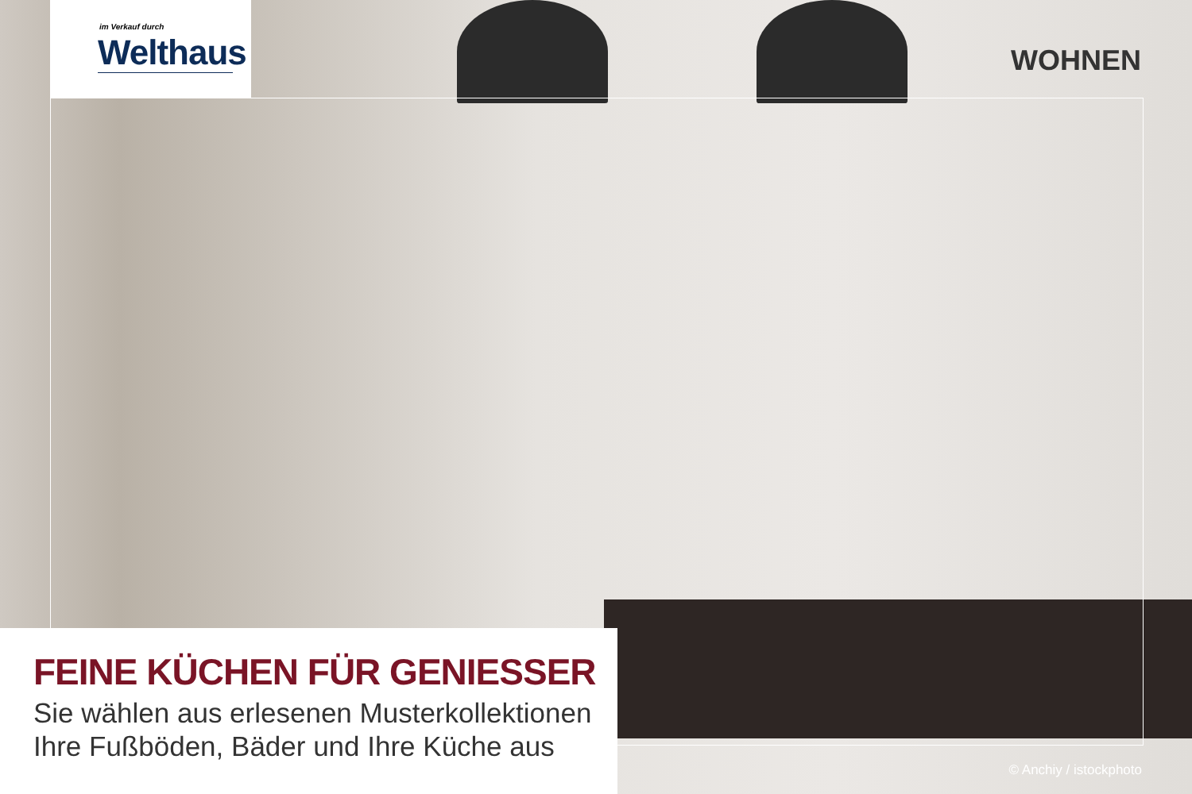im Verkauf durch
Welthaus
WOHNEN
FEINE KÜCHEN FÜR GENIESSER
Sie wählen aus erlesenen Musterkollektionen
Ihre Fußböden, Bäder und Ihre Küche aus
© Anchiy / istockphoto